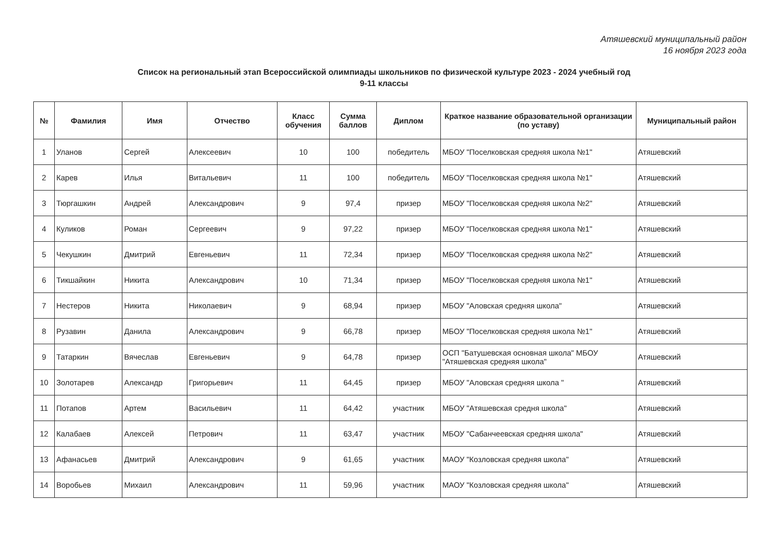Атяшевский муниципальный район
16 ноября 2023 года
Список на региональный этап Всероссийской олимпиады школьников по физической культуре 2023 - 2024 учебный год
9-11 классы
| № | Фамилия | Имя | Отчество | Класс обучения | Сумма баллов | Диплом | Краткое название образовательной организации (по уставу) | Муниципальный район |
| --- | --- | --- | --- | --- | --- | --- | --- | --- |
| 1 | Уланов | Сергей | Алексеевич | 10 | 100 | победитель | МБОУ "Поселковская средняя школа №1" | Атяшевский |
| 2 | Карев | Илья | Витальевич | 11 | 100 | победитель | МБОУ "Поселковская средняя школа №1" | Атяшевский |
| 3 | Тюргашкин | Андрей | Александрович | 9 | 97,4 | призер | МБОУ "Поселковская средняя школа №2" | Атяшевский |
| 4 | Куликов | Роман | Сергеевич | 9 | 97,22 | призер | МБОУ "Поселковская средняя школа №1" | Атяшевский |
| 5 | Чекушкин | Дмитрий | Евгеньевич | 11 | 72,34 | призер | МБОУ "Поселковская средняя школа №2" | Атяшевский |
| 6 | Тикшайкин | Никита | Александрович | 10 | 71,34 | призер | МБОУ "Поселковская средняя школа №1" | Атяшевский |
| 7 | Нестеров | Никита | Николаевич | 9 | 68,94 | призер | МБОУ "Аловская средняя школа" | Атяшевский |
| 8 | Рузавин | Данила | Александрович | 9 | 66,78 | призер | МБОУ "Поселковская средняя школа №1" | Атяшевский |
| 9 | Татаркин | Вячеслав | Евгеньевич | 9 | 64,78 | призер | ОСП "Батушевская основная школа" МБОУ "Атяшевская средняя школа" | Атяшевский |
| 10 | Золотарев | Александр | Григорьевич | 11 | 64,45 | призер | МБОУ "Аловская средняя школа " | Атяшевский |
| 11 | Потапов | Артем | Васильевич | 11 | 64,42 | участник | МБОУ "Атяшевская средня школа" | Атяшевский |
| 12 | Калабаев | Алексей | Петрович | 11 | 63,47 | участник | МБОУ "Сабанчеевская средняя школа" | Атяшевский |
| 13 | Афанасьев | Дмитрий | Александрович | 9 | 61,65 | участник | МАОУ "Козловская средняя школа" | Атяшевский |
| 14 | Воробьев | Михаил | Александрович | 11 | 59,96 | участник | МАОУ "Козловская средняя школа" | Атяшевский |